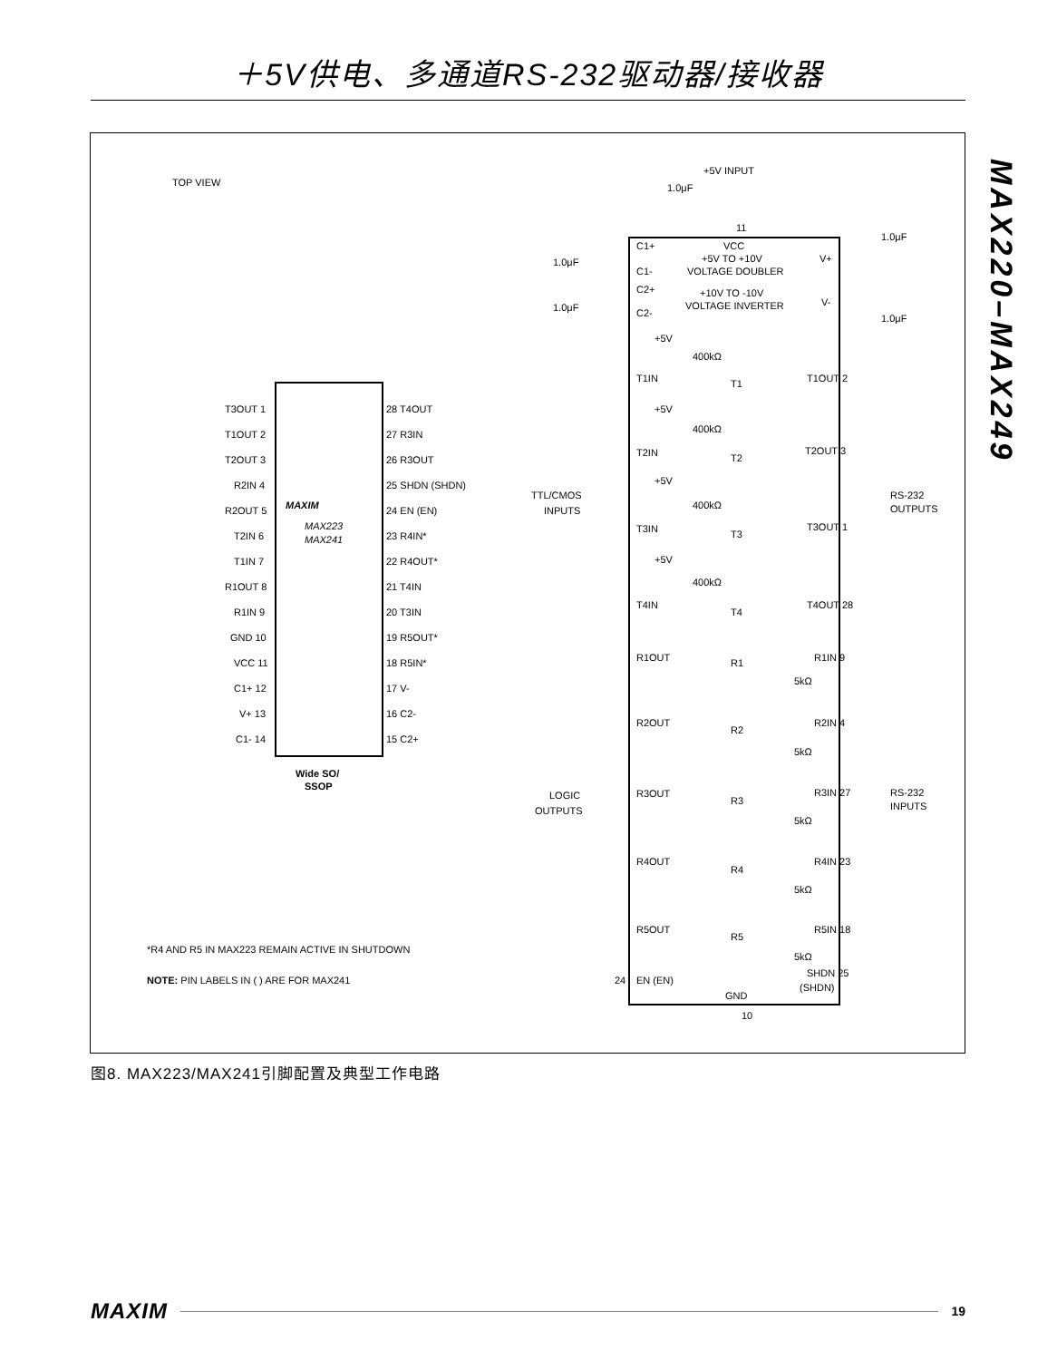＋5V供电、多通道RS-232驱动器/接收器
MAX220–MAX249
TOP VIEW
MAXIM
MAX223
MAX241
Wide SO/
SSOP
T3OUT 1
T1OUT 2
T2OUT 3
R2IN 4
R2OUT 5
T2IN 6
T1IN 7
R1OUT 8
R1IN 9
GND 10
VCC 11
C1+ 12
V+ 13
C1- 14
28 T4OUT
27 R3IN
26 R3OUT
25 SHDN (SHDN)
24 EN (EN)
23 R4IN*
22 R4OUT*
21 T4IN
20 T3IN
19 R5OUT*
18 R5IN*
17 V-
16 C2-
15 C2+
+5V INPUT
1.0μF
11
C1+
VCC
+5V TO +10V
VOLTAGE DOUBLER
V+
1.0μF
1.0μF
C1-
C2+
+10V TO -10V
VOLTAGE INVERTER
V-
1.0μF
C2-
1.0μF
+5V
400kΩ
T1IN
T1
T1OUT 2
+5V
400kΩ
T2IN
T2
T2OUT 3
TTL/CMOS
INPUTS
RS-232
OUTPUTS
+5V
400kΩ
T3IN
T3
T3OUT 1
+5V
400kΩ
T4IN
T4
T4OUT 28
R1OUT
R1
R1IN 9
5kΩ
R2OUT
R2
R2IN 4
5kΩ
LOGIC
OUTPUTS
RS-232
INPUTS
R3OUT
R3
R3IN 27
5kΩ
R4OUT
R4
R4IN 23
5kΩ
R5OUT
R5
R5IN 18
5kΩ
SHDN 25
(SHDN)
24
EN (EN)
GND
10
*R4 AND R5 IN MAX223 REMAIN ACTIVE IN SHUTDOWN
NOTE: PIN LABELS IN ( ) ARE FOR MAX241
图8. MAX223/MAX241引脚配置及典型工作电路
MAXIM 19